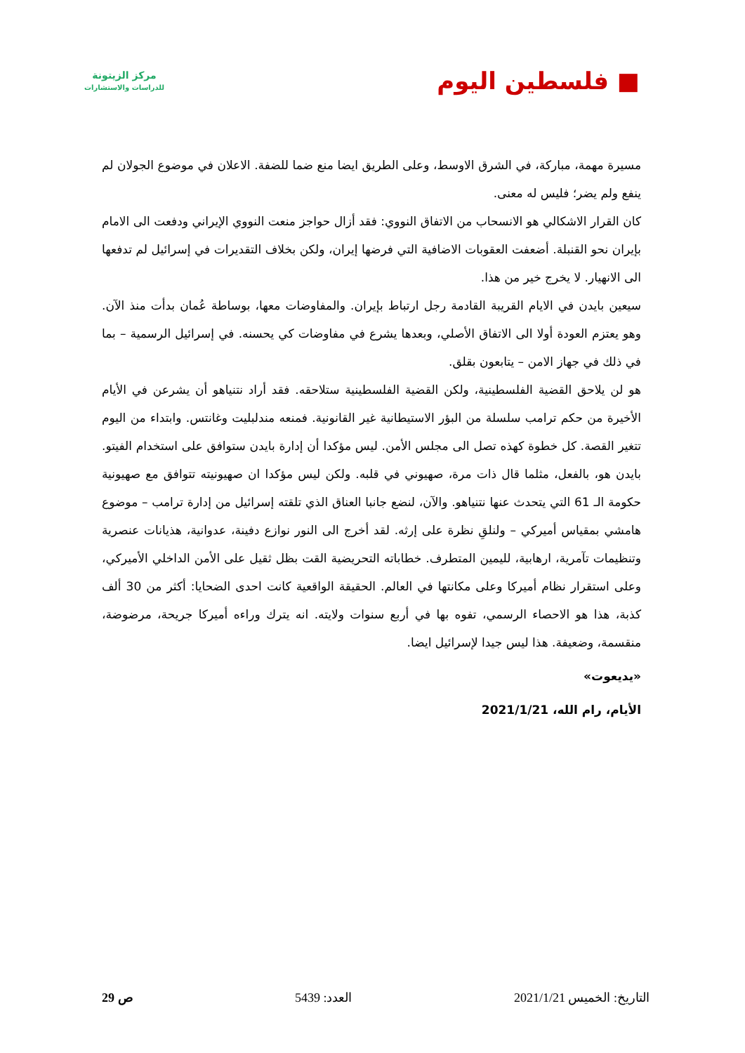■ فلسطين اليوم
مركز الزيتونة
للدراسات والاستشارات
مسيرة مهمة، مباركة، في الشرق الاوسط، وعلى الطريق ايضا منع ضما للضفة. الاعلان في موضوع الجولان لم ينفع ولم يضر؛ فليس له معنى.
كان القرار الاشكالي هو الانسحاب من الاتفاق النووي: فقد أزال حواجز منعت النووي الإيراني ودفعت الى الامام بإيران نحو القنبلة. أضعفت العقوبات الاضافية التي فرضها إيران، ولكن بخلاف التقديرات في إسرائيل لم تدفعها الى الانهيار. لا يخرج خير من هذا.
سيعين بايدن في الايام القريبة القادمة رجل ارتباط بإيران. والمفاوضات معها، بوساطة عُمان بدأت منذ الآن. وهو يعتزم العودة أولا الى الاتفاق الأصلي، وبعدها يشرع في مفاوضات كي يحسنه. في إسرائيل الرسمية – بما في ذلك في جهاز الامن – يتابعون بقلق.
هو لن يلاحق القضية الفلسطينية، ولكن القضية الفلسطينية ستلاحقه. فقد أراد نتنياهو أن يشرعن في الأيام الأخيرة من حكم ترامب سلسلة من البؤر الاستيطانية غير القانونية. فمنعه مندلبليت وغانتس. وابتداء من اليوم تتغير القصة. كل خطوة كهذه تصل الى مجلس الأمن. ليس مؤكدا أن إدارة بايدن ستوافق على استخدام الفيتو. بايدن هو، بالفعل، مثلما قال ذات مرة، صهيوني في قلبه. ولكن ليس مؤكدا ان صهيونيته تتوافق مع صهيونية حكومة الـ 61 التي يتحدث عنها نتنياهو. والآن، لنضع جانبا العناق الذي تلقته إسرائيل من إدارة ترامب – موضوع هامشي بمقياس أميركي – ولنلقِ نظرة على إرثه. لقد أخرج الى النور نوازع دفينة، عدوانية، هذيانات عنصرية وتنظيمات تآمرية، ارهابية، لليمين المتطرف. خطاباته التحريضية القت بظل ثقيل على الأمن الداخلي الأميركي، وعلى استقرار نظام أميركا وعلى مكانتها في العالم. الحقيقة الواقعية كانت احدى الضحايا: أكثر من 30 ألف كذبة، هذا هو الاحصاء الرسمي، تفوه بها في أربع سنوات ولايته. انه يترك وراءه أميركا جريحة، مرضوضة، منقسمة، وضعيفة. هذا ليس جيدا لإسرائيل ايضا.
«يديعوت»
الأيام، رام الله، 2021/1/21
التاريخ: الخميس 2021/1/21 العدد: 5439 ص 29